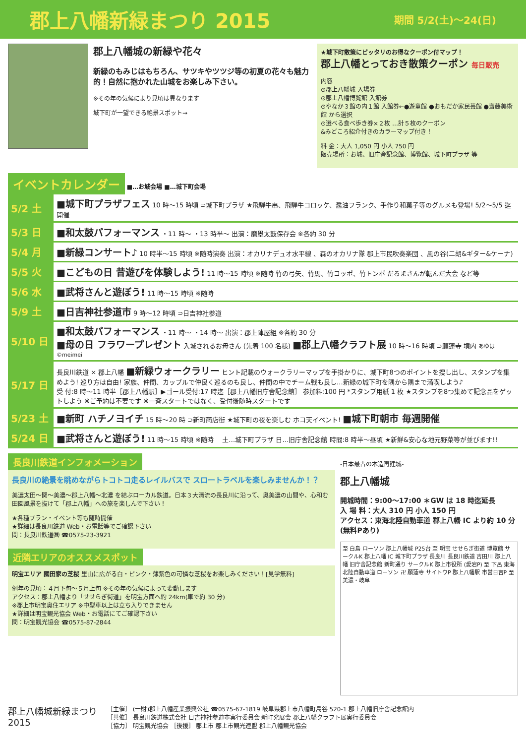郡上八幡新緑まつり 2015 期間 5/2(土)～24(日)
郡上八幡城の新緑や花々
新緑のもみじはもちろん、サツキやツツジ等の初夏の花々も魅力的！自然に抱かれた山城をお楽しみ下さい。
※その年の気候により見頃は異なります
城下町が一望できる絶景スポット→
★城下町散策にピッタリのお得なクーポン付マップ！
郡上八幡とっておき散策クーポン 毎日販売
内容
⊙郡上八幡城 入場券
⊙郡上八幡博覧館 入館券
⊙やなか３館の内１館 入館券←●遊童館 ●おもだか家民芸館 ●齋藤美術館 から選択
⊙選べる食べ歩き券×２枚 …計５枚のクーポン
&みどころ紹介付きのカラーマップ付き！
料 金：大人 1,050 円 小人 750 円
販売場所：お城、旧庁舎記念館、博覧館、城下町プラザ 等
イベントカレンダー ■…お城会場 ■…城下町会場
| 5/2 土 | ■城下町プラザフェス 10 時～15 時頃 ⊃城下町プラザ ★飛騨牛串、飛騨牛コロッケ、醤油フランク、手作り和菓子等のグルメも登場! 5/2～5/5 迄開催 |
| 5/3 日 | ■和太鼓パフォーマンス ・11 時～ ・13 時半～ 出演：磨墨太鼓保存会 ※各約 30 分 |
| 5/4 月 | ■新緑コンサート♪ 10 時半～15 時頃 ※随時演奏 出演：オカリナデュオ水平線 、森のオカリナ隊 郡上市民吹奏楽団 、風の谷(二胡&ギター&ケーナ) |
| 5/5 火 | ■こどもの日 昔遊びを体験しよう! 11 時～15 時頃 ※随時 竹の弓矢、竹馬、竹コッポ、竹トンボ だるまさんが転んだ大会 など等 |
| 5/6 水 | ■武将さんと遊ぼう! 11 時～15 時頃 ※随時 |
| 5/9 土 | ■日吉神社参道市 9 時～12 時頃 ⊃日吉神社参道 |
| 5/10 日 | ■和太鼓パフォーマンス ・11 時～ ・14 時～ 出演：郡上陣屋組 ※各約 30 分 ■母の日 フラワープレゼント 入城されるお母さん (先着 100 名様) ■郡上八幡クラフト展 10 時～16 時頃 ⊃願蓮寺 境内 あゆは ©meimei |
| 5/17 日 | 長良川鉄道 × 郡上八幡 ■新緑ウォークラリー ヒント記載のウォークラリーマップを手掛かりに、城下町8つのポイントを捜し出し、スタンプを集めよう! 巡り方は自由! 家族、仲間、カップルで仲良く巡るのも良し、仲間の中でチーム戦も良し…新緑の城下町を隅から隅まで満喫しよう♪ 受 付:8 時～11 時半［郡上八幡駅］▶ゴール受付:17 時迄［郡上八幡旧庁舎記念館］ 参加料:100 円 *スタンプ用紙 1 枚 ★スタンプを8つ集めて記念品をゲットしよう ※ご予約は不要です ※一斉スタートではなく、受付後随時スタートです |
| 5/23 土 | ■新町 ハチノヨイチ 15 時～20 時 ⊃新町商店街 ★城下町の夜を楽しむ ホコ天イベント! ■城下町朝市 毎週開催 |
| 5/24 日 | ■武将さんと遊ぼう! 11 時～15 時頃 ※随時 土…城下町プラザ 日…旧庁舎記念館 時間:8 時半～昼頃 ★新鮮&安心な地元野菜等が並びます!! |
長良川鉄道インフォメーション
長良川の絶景を眺めながらトコトコ走るレイルバスで スロートラベルを楽しみませんか！？
美濃太田～関～美濃～郡上八幡～北濃 を結ぶローカル鉄道。日本３大清流の長良川に沿って、奥美濃の山間や、心和む田園風景を抜けて「郡上八幡」への旅を楽しんで下さい！
★各種プラン・イベント等も随時開催
★詳細は長良川鉄道 Web・お電話等でご確認下さい
問：長良川鉄道㈱ ☎0575-23-3921
近隣エリアのオススメスポット
明宝エリア 國田家の芝桜 里山に広がる白・ピンク・薄紫色の可憐な芝桜をお楽しみください！[見学無料]
例年の見頃：４月下旬～５月上旬 ※その年の気候によって変動します
アクセス：郡上八幡より「せせらぎ街道」を明宝方面へ約 24km(車で約 30 分)
※郡上市明宝奥住エリア ※中型車以上は立ち入りできません
★詳細は明宝観光協会 Web・お電話にてご確認下さい
問：明宝観光協会 ☎0575-87-2844
-日本最古の木造再建城-
郡上八幡城
開城時間：9:00～17:00 ＊GW は 18 時迄延長
入 場 料：大人 310 円 小人 150 円
アクセス：東海北陸自動車道 郡上八幡 IC より約 10 分(無料Pあり)
至 白鳥 ローソン 郡上八幡城 P25台 至 明宝 せせらぎ街道 博覧館 サークルK 郡上八幡 IC 城下町プラザ 長良川 長良川鉄道 吉田川 郡上八幡 旧庁舎記念館 新町通り サークルK 郡上市役所 (愛宕P) 至 下呂 東海北陸自動車道 ローソン 卍 願蓮寺 サイトウP 郡上八幡駅 市営日吉P 至 美濃・岐阜
郡上八幡城新緑まつり
2015
［主催］ (一財)郡上八幡産業振興公社 ☎0575-67-1819 岐阜県郡上市八幡町島谷 520-1 郡上八幡旧庁舎記念館内
［共催］ 長良川鉄道株式会社 日吉神社参道市実行委員会 新町発展会 郡上八幡クラフト展実行委員会
［協力］ 明宝観光協会 ［後援］ 郡上市 郡上市観光連盟 郡上八幡観光協会